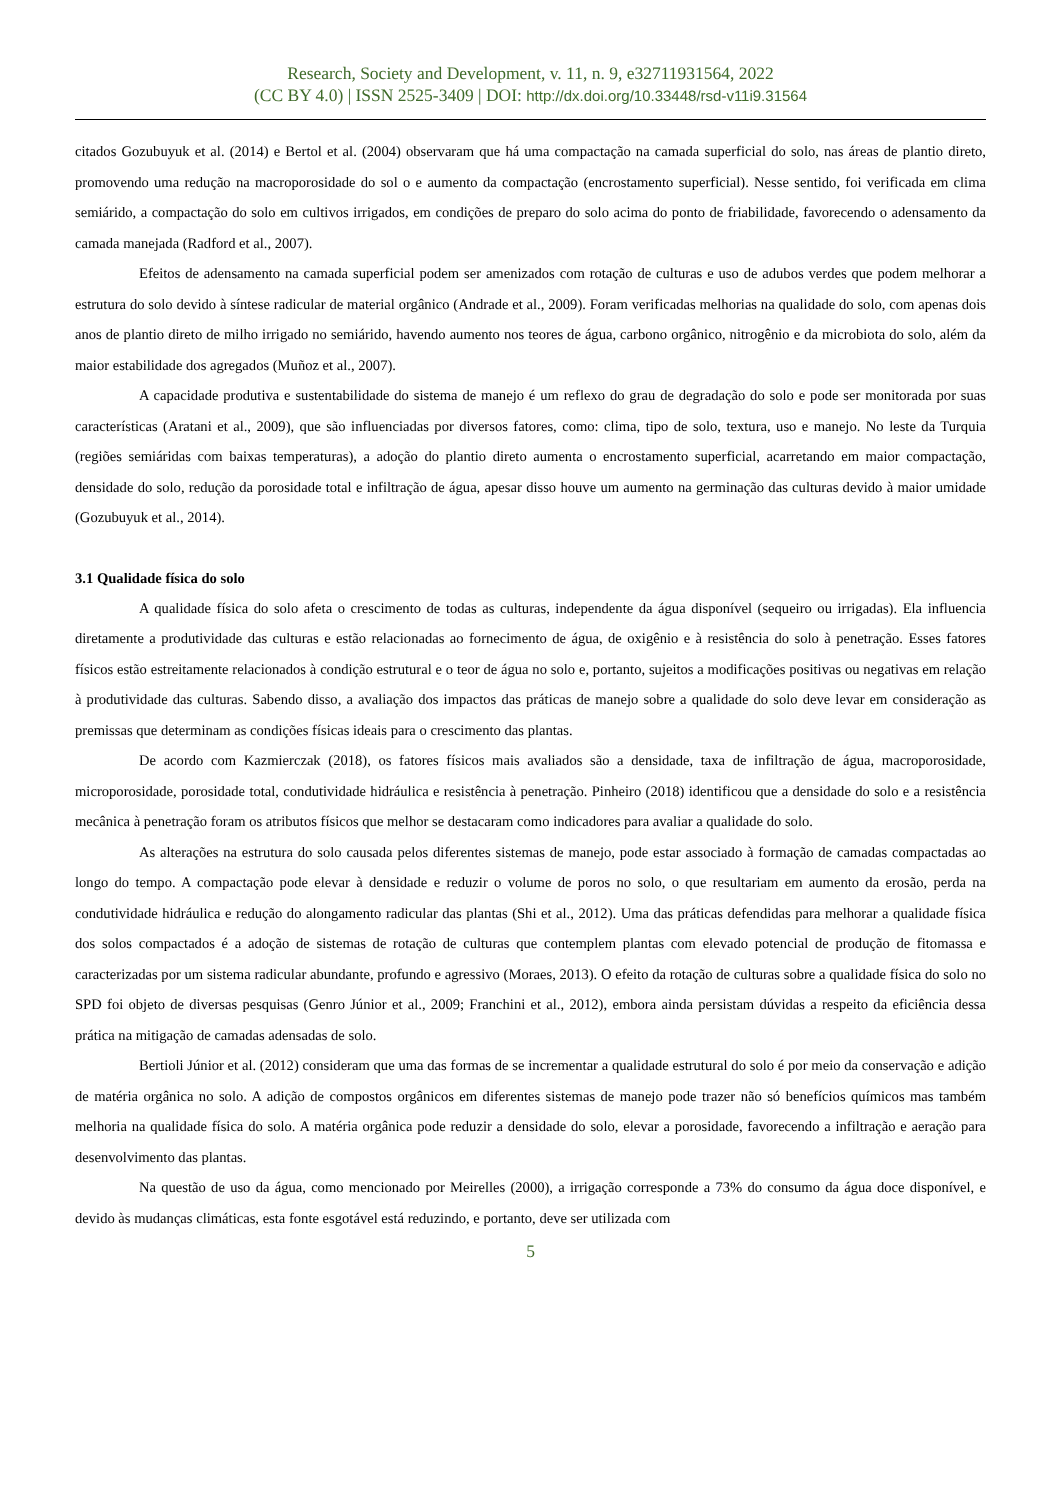Research, Society and Development, v. 11, n. 9, e32711931564, 2022
(CC BY 4.0) | ISSN 2525-3409 | DOI: http://dx.doi.org/10.33448/rsd-v11i9.31564
citados Gozubuyuk et al. (2014) e Bertol et al. (2004) observaram que há uma compactação na camada superficial do solo, nas áreas de plantio direto, promovendo uma redução na macroporosidade do sol o e aumento da compactação (encrostamento superficial). Nesse sentido, foi verificada em clima semiárido, a compactação do solo em cultivos irrigados, em condições de preparo do solo acima do ponto de friabilidade, favorecendo o adensamento da camada manejada (Radford et al., 2007).
Efeitos de adensamento na camada superficial podem ser amenizados com rotação de culturas e uso de adubos verdes que podem melhorar a estrutura do solo devido à síntese radicular de material orgânico (Andrade et al., 2009). Foram verificadas melhorias na qualidade do solo, com apenas dois anos de plantio direto de milho irrigado no semiárido, havendo aumento nos teores de água, carbono orgânico, nitrogênio e da microbiota do solo, além da maior estabilidade dos agregados (Muñoz et al., 2007).
A capacidade produtiva e sustentabilidade do sistema de manejo é um reflexo do grau de degradação do solo e pode ser monitorada por suas características (Aratani et al., 2009), que são influenciadas por diversos fatores, como: clima, tipo de solo, textura, uso e manejo. No leste da Turquia (regiões semiáridas com baixas temperaturas), a adoção do plantio direto aumenta o encrostamento superficial, acarretando em maior compactação, densidade do solo, redução da porosidade total e infiltração de água, apesar disso houve um aumento na germinação das culturas devido à maior umidade (Gozubuyuk et al., 2014).
3.1 Qualidade física do solo
A qualidade física do solo afeta o crescimento de todas as culturas, independente da água disponível (sequeiro ou irrigadas). Ela influencia diretamente a produtividade das culturas e estão relacionadas ao fornecimento de água, de oxigênio e à resistência do solo à penetração. Esses fatores físicos estão estreitamente relacionados à condição estrutural e o teor de água no solo e, portanto, sujeitos a modificações positivas ou negativas em relação à produtividade das culturas. Sabendo disso, a avaliação dos impactos das práticas de manejo sobre a qualidade do solo deve levar em consideração as premissas que determinam as condições físicas ideais para o crescimento das plantas.
De acordo com Kazmierczak (2018), os fatores físicos mais avaliados são a densidade, taxa de infiltração de água, macroporosidade, microporosidade, porosidade total, condutividade hidráulica e resistência à penetração. Pinheiro (2018) identificou que a densidade do solo e a resistência mecânica à penetração foram os atributos físicos que melhor se destacaram como indicadores para avaliar a qualidade do solo.
As alterações na estrutura do solo causada pelos diferentes sistemas de manejo, pode estar associado à formação de camadas compactadas ao longo do tempo. A compactação pode elevar à densidade e reduzir o volume de poros no solo, o que resultariam em aumento da erosão, perda na condutividade hidráulica e redução do alongamento radicular das plantas (Shi et al., 2012). Uma das práticas defendidas para melhorar a qualidade física dos solos compactados é a adoção de sistemas de rotação de culturas que contemplem plantas com elevado potencial de produção de fitomassa e caracterizadas por um sistema radicular abundante, profundo e agressivo (Moraes, 2013). O efeito da rotação de culturas sobre a qualidade física do solo no SPD foi objeto de diversas pesquisas (Genro Júnior et al., 2009; Franchini et al., 2012), embora ainda persistam dúvidas a respeito da eficiência dessa prática na mitigação de camadas adensadas de solo.
Bertioli Júnior et al. (2012) consideram que uma das formas de se incrementar a qualidade estrutural do solo é por meio da conservação e adição de matéria orgânica no solo. A adição de compostos orgânicos em diferentes sistemas de manejo pode trazer não só benefícios químicos mas também melhoria na qualidade física do solo. A matéria orgânica pode reduzir a densidade do solo, elevar a porosidade, favorecendo a infiltração e aeração para desenvolvimento das plantas.
Na questão de uso da água, como mencionado por Meirelles (2000), a irrigação corresponde a 73% do consumo da água doce disponível, e devido às mudanças climáticas, esta fonte esgotável está reduzindo, e portanto, deve ser utilizada com
5